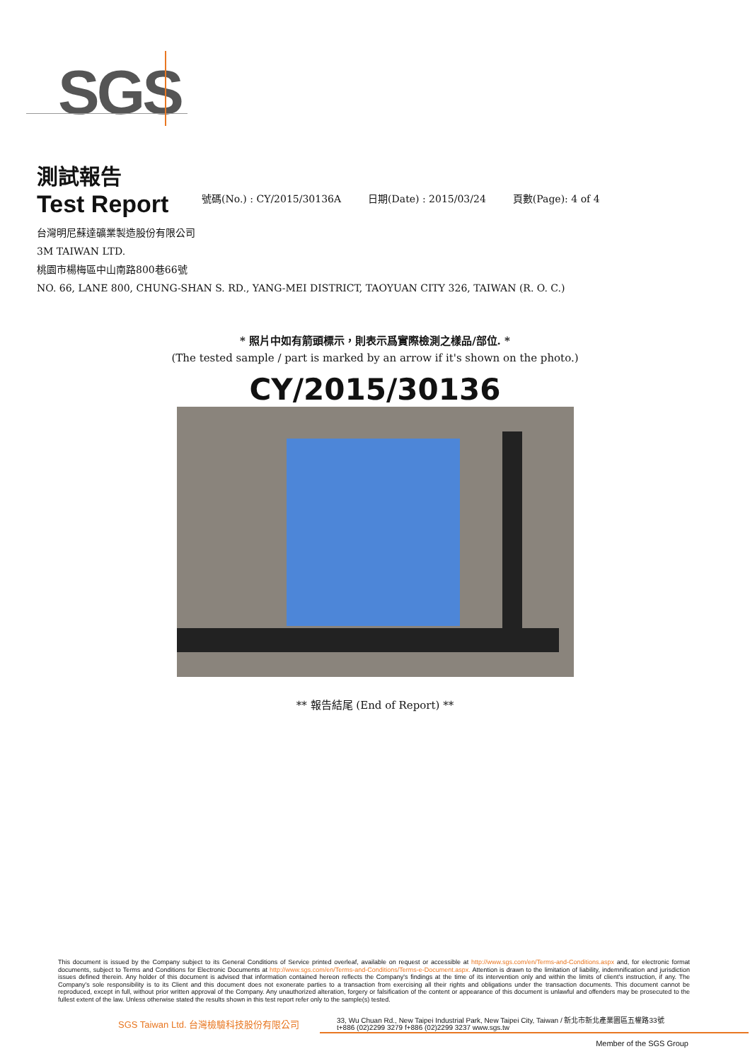SGS
測試報告
Test Report
號碼(No.) : CY/2015/30136A 日期(Date) : 2015/03/24 頁數(Page): 4 of 4
台灣明尼蘇達礦業製造股份有限公司
3M TAIWAN LTD.
桃園市楊梅區中山南路800巷66號
NO. 66, LANE 800, CHUNG-SHAN S. RD., YANG-MEI DISTRICT, TAOYUAN CITY 326, TAIWAN (R. O. C.)
* 照片中如有箭頭標示，則表示爲實際檢測之樣品/部位. *
(The tested sample / part is marked by an arrow if it's shown on the photo.)
CY/2015/30136
** 報告結尾 (End of Report) **
This document is issued by the Company subject to its General Conditions of Service printed overleaf, available on request or accessible at http://www.sgs.com/en/Terms-and-Conditions.aspx and, for electronic format documents, subject to Terms and Conditions for Electronic Documents at http://www.sgs.com/en/Terms-and-Conditions/Terms-e-Document.aspx. Attention is drawn to the limitation of liability, indemnification and jurisdiction issues defined therein. Any holder of this document is advised that information contained hereon reflects the Company's findings at the time of its intervention only and within the limits of client's instruction, if any. The Company's sole responsibility is to its Client and this document does not exonerate parties to a transaction from exercising all their rights and obligations under the transaction documents. This document cannot be reproduced, except in full, without prior written approval of the Company. Any unauthorized alteration, forgery or falsification of the content or appearance of this document is unlawful and offenders may be prosecuted to the fullest extent of the law. Unless otherwise stated the results shown in this test report refer only to the sample(s) tested.
SGS Taiwan Ltd. 台灣檢驗科技股份有限公司
33, Wu Chuan Rd., New Taipei Industrial Park, New Taipei City, Taiwan / 新北市新北產業園區五權路33號
t+886 (02)2299 3279 f+886 (02)2299 3237 www.sgs.tw
Member of the SGS Group